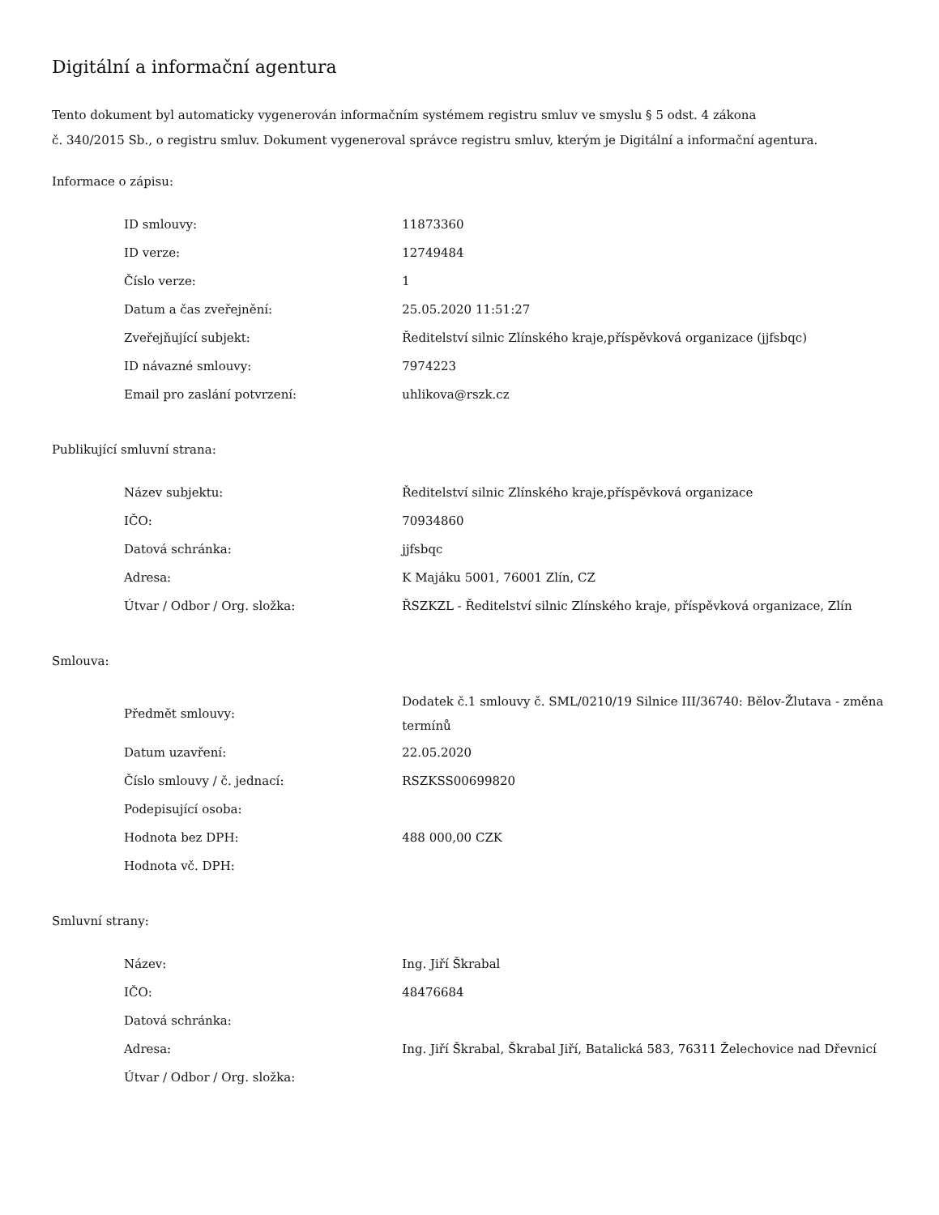Digitální a informační agentura
Tento dokument byl automaticky vygenerován informačním systémem registru smluv ve smyslu § 5 odst. 4 zákona
č. 340/2015 Sb., o registru smluv. Dokument vygeneroval správce registru smluv, kterým je Digitální a informační agentura.
Informace o zápisu:
| ID smlouvy: | 11873360 |
| ID verze: | 12749484 |
| Číslo verze: | 1 |
| Datum a čas zveřejnění: | 25.05.2020 11:51:27 |
| Zveřejňující subjekt: | Ředitelství silnic Zlínského kraje,příspěvková organizace (jjfsbqc) |
| ID návazné smlouvy: | 7974223 |
| Email pro zaslání potvrzení: | uhlikova@rszk.cz |
Publikující smluvní strana:
| Název subjektu: | Ředitelství silnic Zlínského kraje,příspěvková organizace |
| IČO: | 70934860 |
| Datová schránka: | jjfsbqc |
| Adresa: | K Majáku 5001, 76001 Zlín, CZ |
| Útvar / Odbor / Org. složka: | ŘSZKZL - Ředitelství silnic Zlínského kraje, příspěvková organizace, Zlín |
Smlouva:
| Předmět smlouvy: | Dodatek č.1 smlouvy č. SML/0210/19 Silnice III/36740: Bělov-Žlutava - změna termínů |
| Datum uzavření: | 22.05.2020 |
| Číslo smlouvy / č. jednací: | RSZKSS00699820 |
| Podepisující osoba: | |
| Hodnota bez DPH: | 488 000,00 CZK |
| Hodnota vč. DPH: | |
Smluvní strany:
| Název: | Ing. Jiří Škrabal |
| IČO: | 48476684 |
| Datová schránka: | |
| Adresa: | Ing. Jiří Škrabal, Škrabal Jiří, Batalická 583, 76311 Želechovice nad Dřevnicí |
| Útvar / Odbor / Org. složka: | |